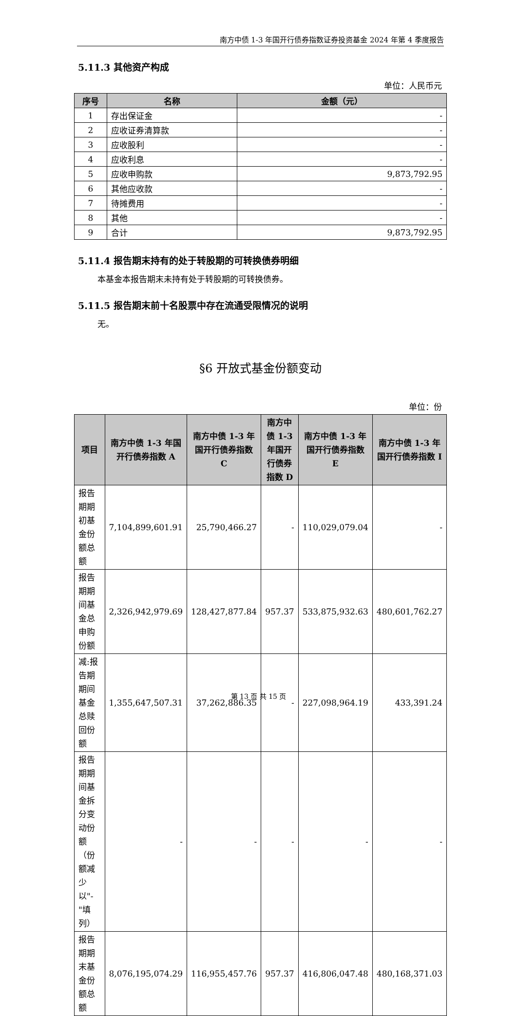南方中债 1-3 年国开行债券指数证券投资基金 2024 年第 4 季度报告
5.11.3 其他资产构成
单位：人民币元
| 序号 | 名称 | 金额（元） |
| --- | --- | --- |
| 1 | 存出保证金 | - |
| 2 | 应收证券清算款 | - |
| 3 | 应收股利 | - |
| 4 | 应收利息 | - |
| 5 | 应收申购款 | 9,873,792.95 |
| 6 | 其他应收款 | - |
| 7 | 待摊费用 | - |
| 8 | 其他 | - |
| 9 | 合计 | 9,873,792.95 |
5.11.4 报告期末持有的处于转股期的可转换债券明细
本基金本报告期末未持有处于转股期的可转换债券。
5.11.5 报告期末前十名股票中存在流通受限情况的说明
无。
§6 开放式基金份额变动
单位：份
| 项目 | 南方中债 1-3 年国开行债券指数 A | 南方中债 1-3 年国开行债券指数 C | 南方中债 1-3 年国开行债券指数 D | 南方中债 1-3 年国开行债券指数 E | 南方中债 1-3 年国开行债券指数 I |
| --- | --- | --- | --- | --- | --- |
| 报告期期初基金份额总额 | 7,104,899,601.91 | 25,790,466.27 | - | 110,029,079.04 | - |
| 报告期期间基金总申购份额 | 2,326,942,979.69 | 128,427,877.84 | 957.37 | 533,875,932.63 | 480,601,762.27 |
| 减:报告期期间基金总赎回份额 | 1,355,647,507.31 | 37,262,886.35 | - | 227,098,964.19 | 433,391.24 |
| 报告期期间基金拆分变动份额（份额减少以"-"填列） | - | - | - | - | - |
| 报告期期末基金份额总额 | 8,076,195,074.29 | 116,955,457.76 | 957.37 | 416,806,047.48 | 480,168,371.03 |
第 13 页 共 15 页